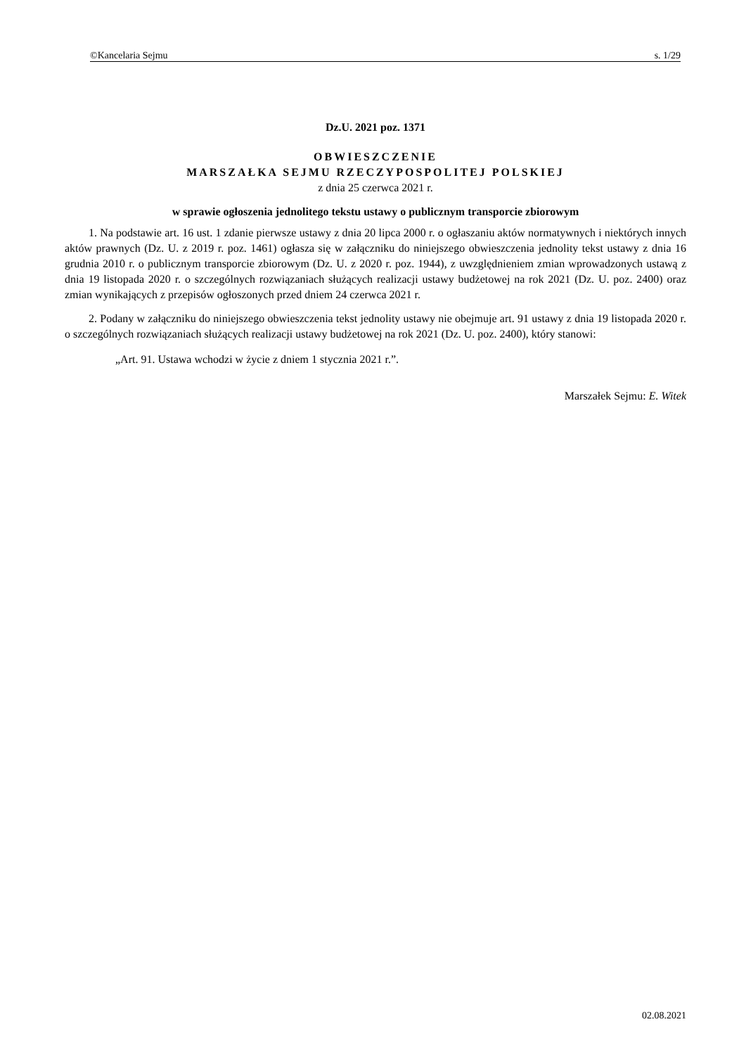©Kancelaria Sejmu s. 1/29
Dz.U. 2021 poz. 1371
OBWIESZCZENIE
MARSZAŁKA SEJMU RZECZYPOSPOLITEJ POLSKIEJ
z dnia 25 czerwca 2021 r.
w sprawie ogłoszenia jednolitego tekstu ustawy o publicznym transporcie zbiorowym
1. Na podstawie art. 16 ust. 1 zdanie pierwsze ustawy z dnia 20 lipca 2000 r. o ogłaszaniu aktów normatywnych i niektórych innych aktów prawnych (Dz. U. z 2019 r. poz. 1461) ogłasza się w załączniku do niniejszego obwieszczenia jednolity tekst ustawy z dnia 16 grudnia 2010 r. o publicznym transporcie zbiorowym (Dz. U. z 2020 r. poz. 1944), z uwzględnieniem zmian wprowadzonych ustawą z dnia 19 listopada 2020 r. o szczególnych rozwiązaniach służących realizacji ustawy budżetowej na rok 2021 (Dz. U. poz. 2400) oraz zmian wynikających z przepisów ogłoszonych przed dniem 24 czerwca 2021 r.
2. Podany w załączniku do niniejszego obwieszczenia tekst jednolity ustawy nie obejmuje art. 91 ustawy z dnia 19 listopada 2020 r. o szczególnych rozwiązaniach służących realizacji ustawy budżetowej na rok 2021 (Dz. U. poz. 2400), który stanowi:
„Art. 91. Ustawa wchodzi w życie z dniem 1 stycznia 2021 r.”.
Marszałek Sejmu: E. Witek
02.08.2021